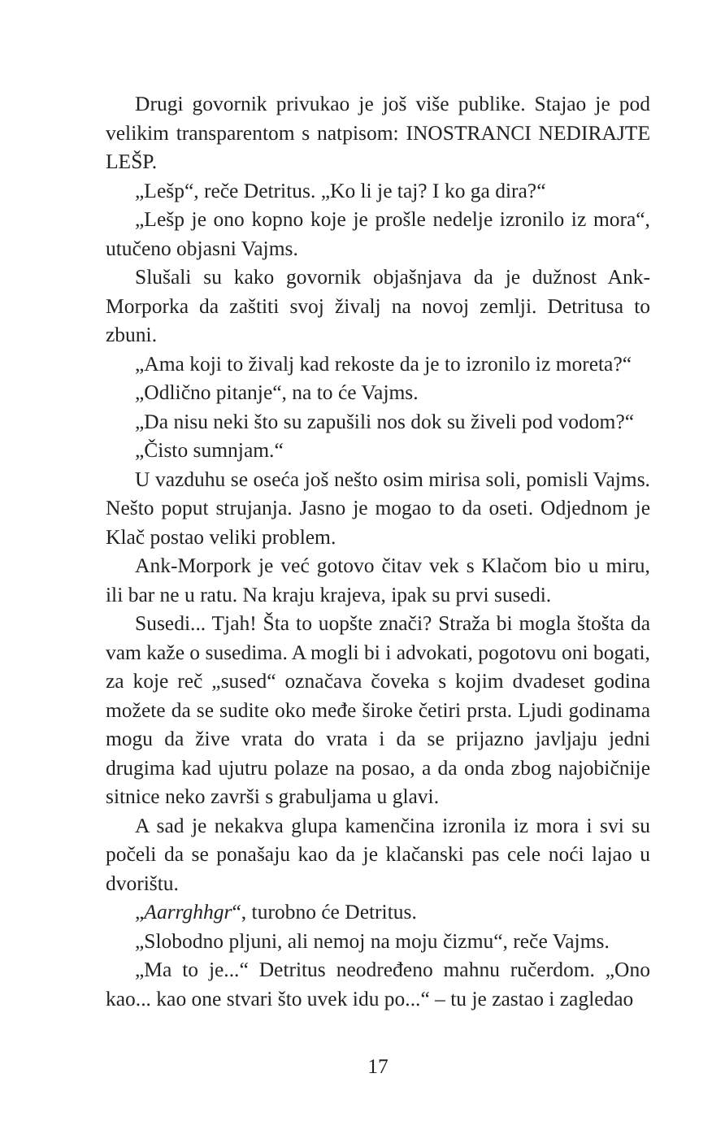Drugi govornik privukao je još više publike. Stajao je pod velikim transparentom s natpisom: INOSTRANCI NEDI­RAJTE LEŠP.
„Lešp“, reče Detritus. „Ko li je taj? I ko ga dira?“
„Lešp je ono kopno koje je prošle nedelje izronilo iz mora“, utučeno objasni Vajms.
Slušali su kako govornik objašnjava da je dužnost Ank­-Morporka da zaštiti svoj živalj na novoj zemlji. Detritusa to zbuni.
„Ama koji to živalj kad rekoste da je to izronilo iz moreta?“
„Odlično pitanje“, na to će Vajms.
„Da nisu neki što su zapušili nos dok su živeli pod vodom?“
„Čisto sumnjam.“
U vazduhu se oseća još nešto osim mirisa soli, pomisli Vajms. Nešto poput strujanja. Jasno je mogao to da oseti. Odjednom je Klač postao veliki problem.
Ank-Morpork je već gotovo čitav vek s Klačom bio u miru, ili bar ne u ratu. Na kraju krajeva, ipak su prvi susedi.
Susedi... Tjah! Šta to uopšte znači? Straža bi mogla štošta da vam kaže o susedima. A mogli bi i advokati, pogotovu oni bogati, za koje reč „sused“ označava čoveka s kojim dvadeset godina možete da se sudite oko međe široke četiri prsta. Ljudi godinama mogu da žive vrata do vrata i da se prijazno javljaju jedni drugima kad ujutru polaze na posao, a da onda zbog najobičnije sitnice neko završi s grabuljama u glavi.
A sad je nekakva glupa kamenčina izronila iz mora i svi su počeli da se ponašaju kao da je klačanski pas cele noći lajao u dvorištu.
„Aarrghhgr“, turobno će Detritus.
„Slobodno pljuni, ali nemoj na moju čizmu“, reče Vajms.
„Ma to je...“ Detritus neodređeno mahnu ručerdom. „Ono kao... kao one stvari što uvek idu po...“ – tu je zastao i zagledao
17